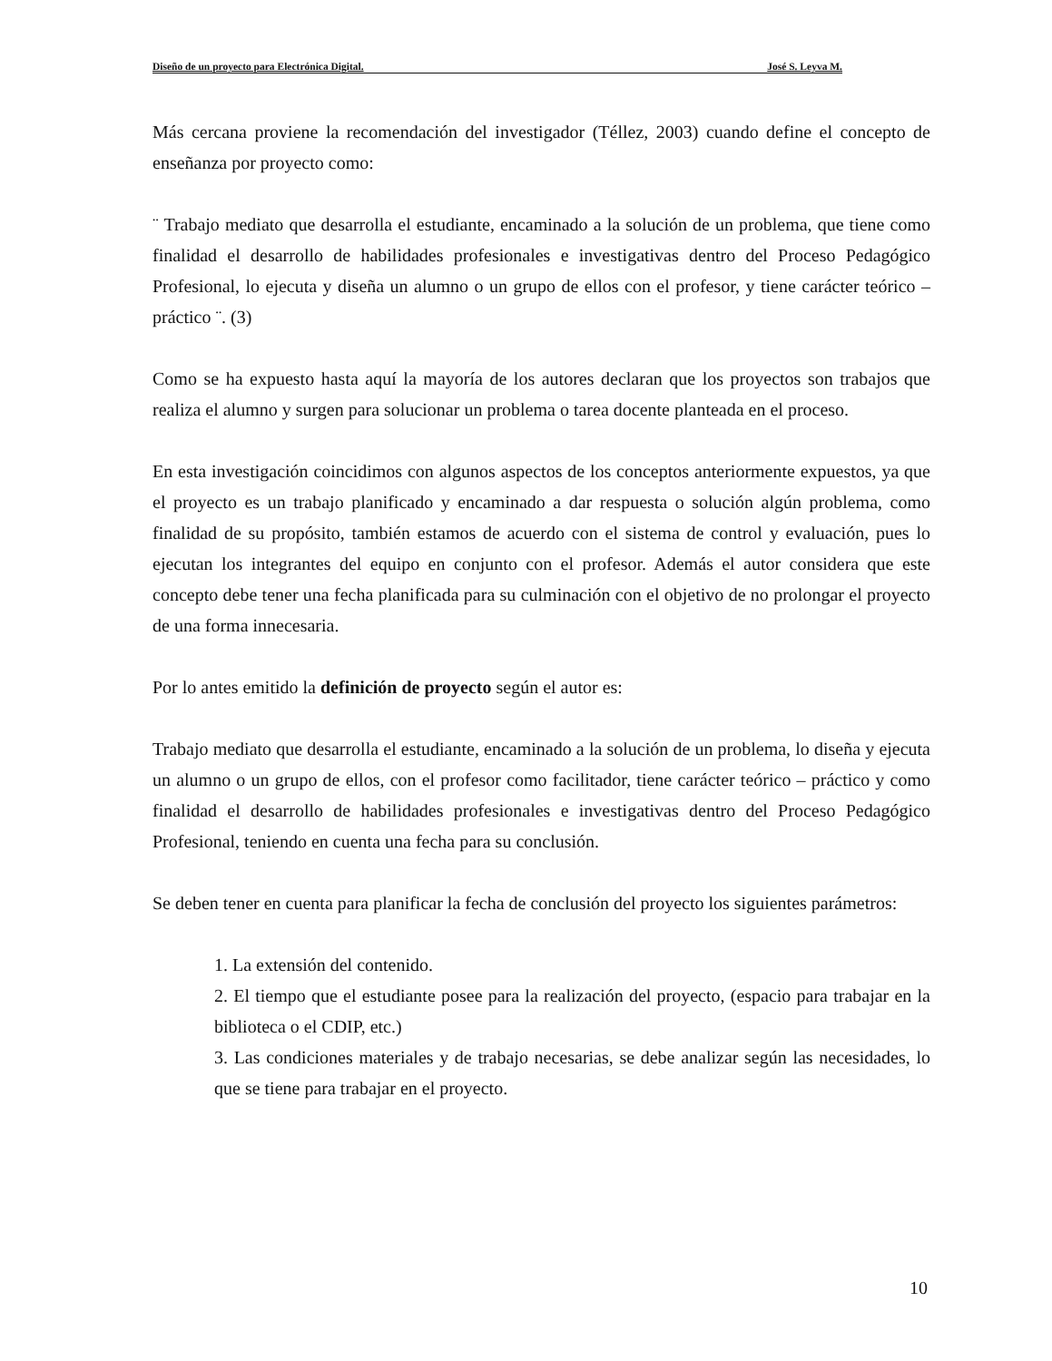Diseño de un proyecto para Electrónica Digital. José S. Leyva M.
Más cercana proviene la recomendación del investigador (Téllez, 2003) cuando define el concepto de enseñanza por proyecto como:
¨ Trabajo mediato que desarrolla el estudiante, encaminado a la solución de un problema, que tiene como finalidad el desarrollo de habilidades profesionales e investigativas dentro del Proceso Pedagógico Profesional, lo ejecuta y diseña un alumno o un grupo de ellos con el profesor, y tiene carácter teórico – práctico ¨. (3)
Como se ha expuesto hasta aquí la mayoría de los autores declaran que los proyectos son trabajos que realiza el alumno y surgen para solucionar un problema o tarea docente planteada en el proceso.
En esta investigación coincidimos con algunos aspectos de los conceptos anteriormente expuestos, ya que el proyecto es un trabajo planificado y encaminado a dar respuesta o solución algún problema, como finalidad de su propósito, también estamos de acuerdo con el sistema de control y evaluación, pues lo ejecutan los integrantes del equipo en conjunto con el profesor. Además el autor considera que este concepto debe tener una fecha planificada para su culminación con el objetivo de no prolongar el proyecto de una forma innecesaria.
Por lo antes emitido la definición de proyecto según el autor es:
Trabajo mediato que desarrolla el estudiante, encaminado a la solución de un problema, lo diseña y ejecuta un alumno o un grupo de ellos, con el profesor como facilitador, tiene carácter teórico – práctico y como finalidad el desarrollo de habilidades profesionales e investigativas dentro del Proceso Pedagógico Profesional, teniendo en cuenta una fecha para su conclusión.
Se deben tener en cuenta para planificar la fecha de conclusión del proyecto los siguientes parámetros:
1. La extensión del contenido.
2. El tiempo que el estudiante posee para la realización del proyecto, (espacio para trabajar en la biblioteca o el CDIP, etc.)
3. Las condiciones materiales y de trabajo necesarias, se debe analizar según las necesidades, lo que se tiene para trabajar en el proyecto.
10